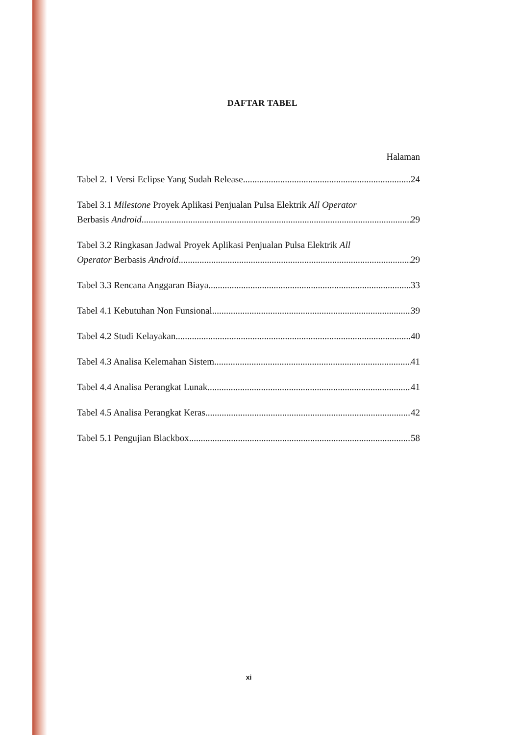DAFTAR TABEL
Halaman
Tabel 2. 1 Versi Eclipse Yang Sudah Release 24
Tabel 3.1 Milestone Proyek Aplikasi Penjualan Pulsa Elektrik All Operator
Berbasis Android 29
Tabel 3.2 Ringkasan Jadwal Proyek Aplikasi Penjualan Pulsa Elektrik All
Operator Berbasis Android 29
Tabel 3.3 Rencana Anggaran Biaya 33
Tabel 4.1 Kebutuhan Non Funsional 39
Tabel 4.2 Studi Kelayakan 40
Tabel 4.3 Analisa Kelemahan Sistem 41
Tabel 4.4 Analisa Perangkat Lunak 41
Tabel 4.5 Analisa Perangkat Keras 42
Tabel 5.1 Pengujian Blackbox 58
xi